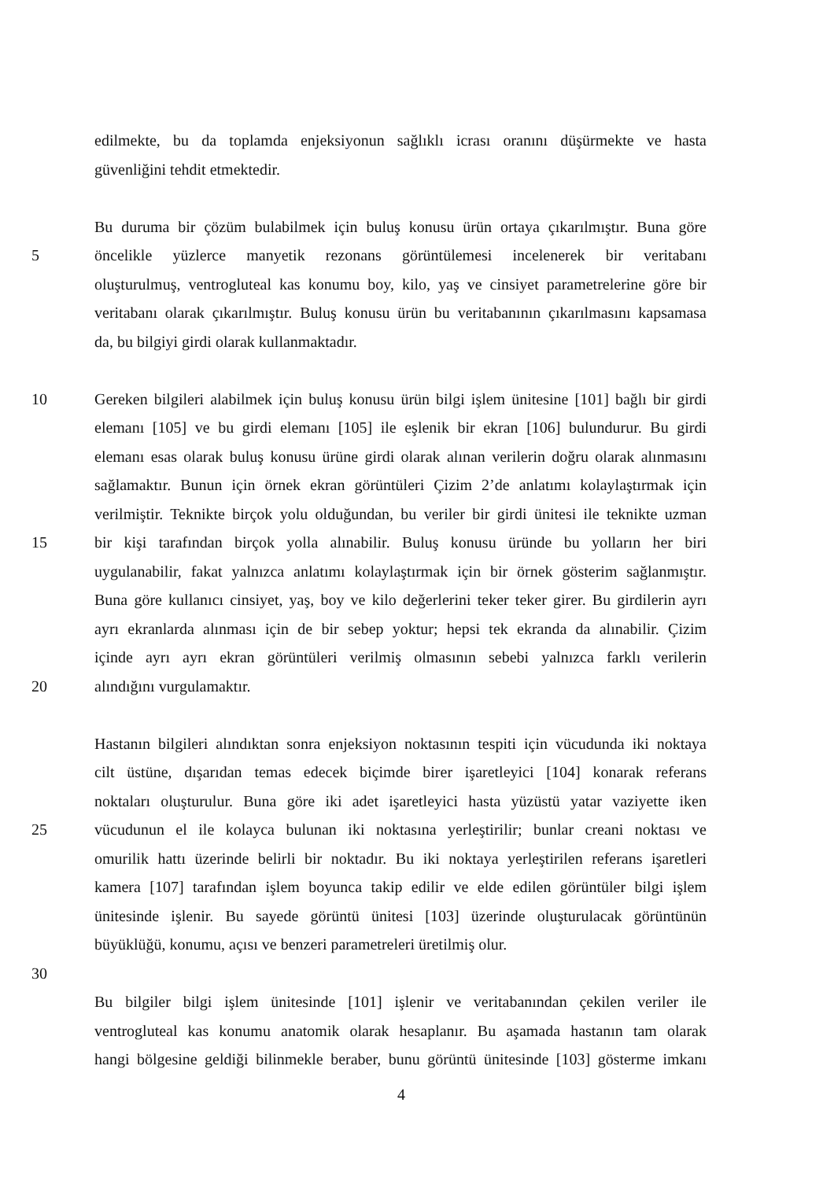edilmekte, bu da toplamda enjeksiyonun sağlıklı icrası oranını düşürmekte ve hasta
güvenliğini tehdit etmektedir.
Bu duruma bir çözüm bulabilmek için buluş konusu ürün ortaya çıkarılmıştır. Buna göre
5 öncelikle yüzlerce manyetik rezonans görüntülemesi incelenerek bir veritabanı
oluşturulmuş, ventrogluteal kas konumu boy, kilo, yaş ve cinsiyet parametrelerine göre bir
veritabanı olarak çıkarılmıştır. Buluş konusu ürün bu veritabanının çıkarılmasını kapsamasa
da, bu bilgiyi girdi olarak kullanmaktadır.
10 Gereken bilgileri alabilmek için buluş konusu ürün bilgi işlem ünitesine [101] bağlı bir girdi
elemanı [105] ve bu girdi elemanı [105] ile eşlenik bir ekran [106] bulundurur. Bu girdi
elemanı esas olarak buluş konusu ürüne girdi olarak alınan verilerin doğru olarak alınmasını
sağlamaktır. Bunun için örnek ekran görüntüleri Çizim 2’de anlatımı kolaylaştırmak için
verilmiştir. Teknikte birçok yolu olduğundan, bu veriler bir girdi ünitesi ile teknikte uzman
15 bir kişi tarafından birçok yolla alınabilir. Buluş konusu üründe bu yolların her biri
uygulanabilir, fakat yalnızca anlatımı kolaylaştırmak için bir örnek gösterim sağlanmıştır.
Buna göre kullanıcı cinsiyet, yaş, boy ve kilo değerlerini teker teker girer. Bu girdilerin ayrı
ayrı ekranlarda alınması için de bir sebep yoktur; hepsi tek ekranda da alınabilir. Çizim
içinde ayrı ayrı ekran görüntüleri verilmiş olmasının sebebi yalnızca farklı verilerin
20 alındığını vurgulamaktır.
Hastanın bilgileri alındıktan sonra enjeksiyon noktasının tespiti için vücudunda iki noktaya
cilt üstüne, dışarıdan temas edecek biçimde birer işaretleyici [104] konarak referans
noktaları oluşturulur. Buna göre iki adet işaretleyici hasta yüzüstü yatar vaziyette iken
25 vücudunun el ile kolayca bulunan iki noktasına yerleştirilir; bunlar creani noktası ve
omurilik hattı üzerinde belirli bir noktadır. Bu iki noktaya yerleştirilen referans işaretleri
kamera [107] tarafından işlem boyunca takip edilir ve elde edilen görüntüler bilgi işlem
ünitesinde işlenir. Bu sayede görüntü ünitesi [103] üzerinde oluşturulacak görüntünün
büyüklüğü, konumu, açısı ve benzeri parametreleri üretilmiş olur.
30
Bu bilgiler bilgi işlem ünitesinde [101] işlenir ve veritabanından çekilen veriler ile
ventrogluteal kas konumu anatomik olarak hesaplanır. Bu aşamada hastanın tam olarak
hangi bölgesine geldiği bilinmekle beraber, bunu görüntü ünitesinde [103] gösterme imkanı
4